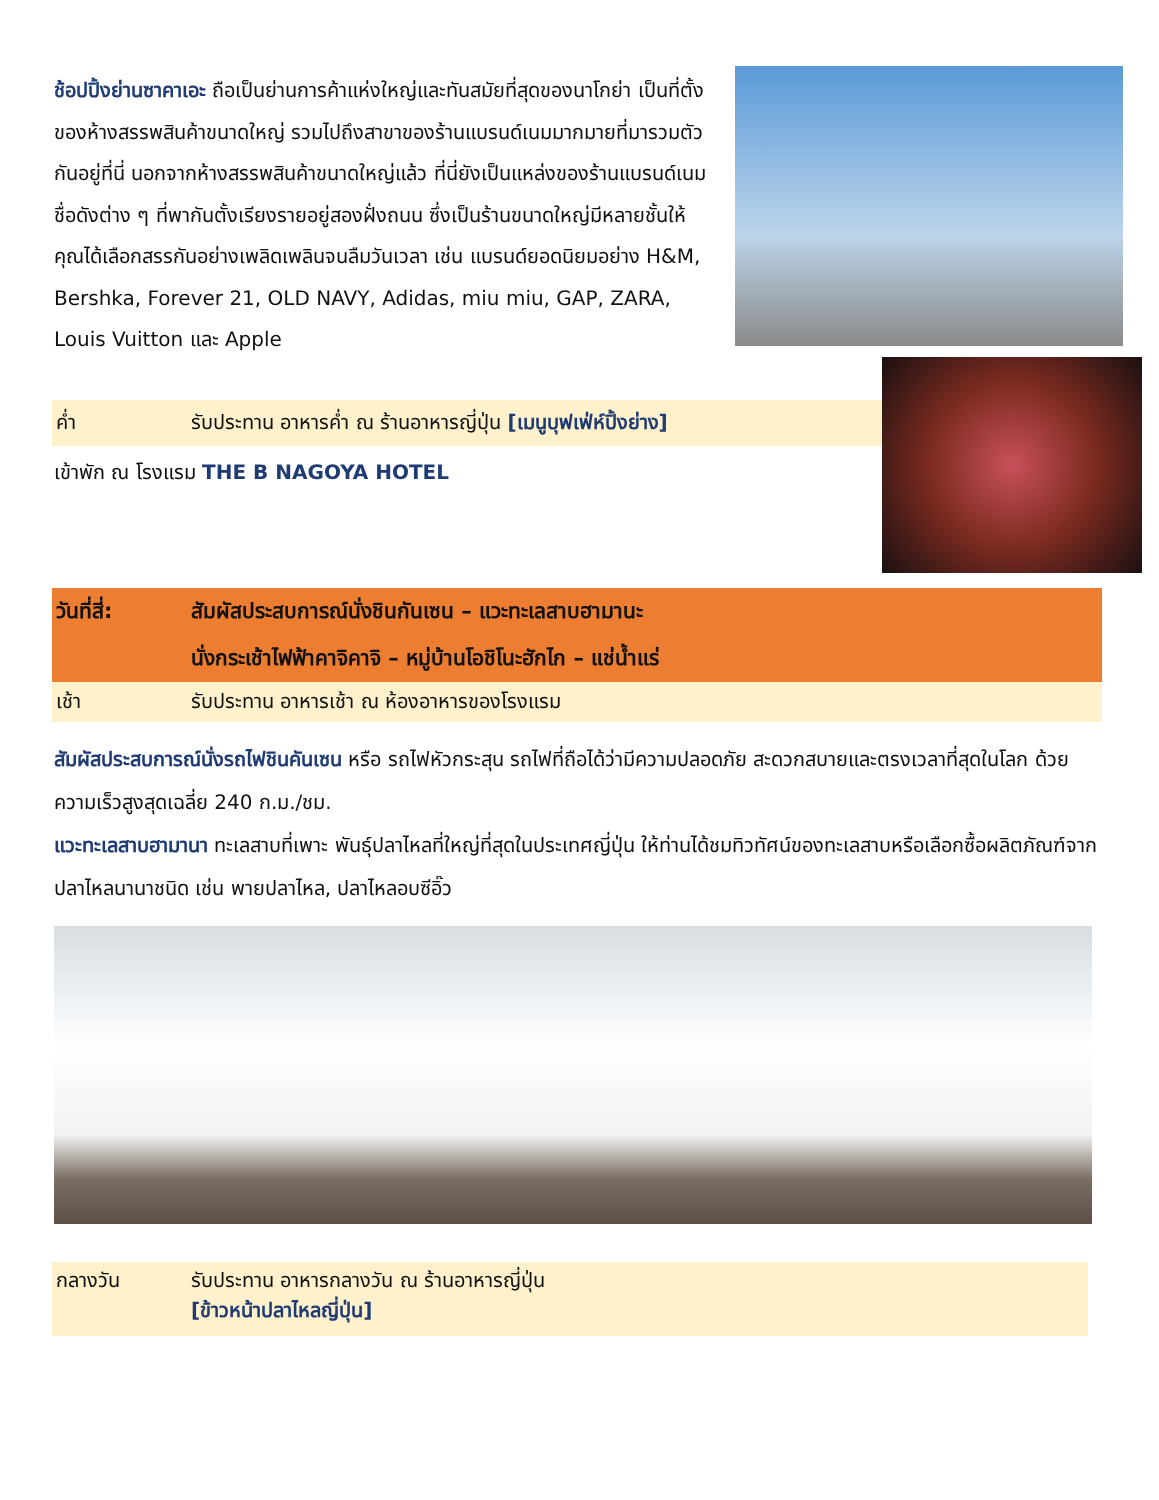ช้อปปิ้งย่านซาคาเอะ ถือเป็นย่านการค้าแห่งใหญ่และทันสมัยที่สุดของนาโกย่า เป็นที่ตั้งของห้างสรรพสินค้าขนาดใหญ่ รวมไปถึงสาขาของร้านแบรนด์เนมมากมายที่มารวมตัวกันอยู่ที่นี่ นอกจากห้างสรรพสินค้าขนาดใหญ่แล้ว ที่นี่ยังเป็นแหล่งของร้านแบรนด์เนมชื่อดังต่าง ๆ ที่พากันตั้งเรียงรายอยู่สองฝั่งถนน ซึ่งเป็นร้านขนาดใหญ่มีหลายชั้นให้คุณได้เลือกสรรกันอย่างเพลิดเพลินจนลืมวันเวลา เช่น แบรนด์ยอดนิยมอย่าง H&M, Bershka, Forever 21, OLD NAVY, Adidas, miu miu, GAP, ZARA, Louis Vuitton และ Apple
ค่ำ รับประทาน อาหารค่ำ ณ ร้านอาหารญี่ปุ่น [เมนูบุฟเฟ่ห์ปิ้งย่าง]
เข้าพัก ณ โรงแรม THE B NAGOYA HOTEL
วันที่สี่: สัมผัสประสบการณ์นั่งชินกันเซน – แวะทะเลสาบฮามานะ
นั่งกระเช้าไฟฟ้าคาจิคาจิ – หมู่บ้านโอชิโนะฮักไก – แช่น้ำแร่
เช้า รับประทาน อาหารเช้า ณ ห้องอาหารของโรงแรม
สัมผัสประสบการณ์นั่งรถไฟชินคันเซน หรือ รถไฟหัวกระสุน รถไฟที่ถือได้ว่ามีความปลอดภัย สะดวกสบายและตรงเวลาที่สุดในโลก ด้วยความเร็วสูงสุดเฉลี่ย 240 ก.ม./ชม.
แวะทะเลสาบฮามานา ทะเลสาบที่เพาะ พันธุ์ปลาไหลที่ใหญ่ที่สุดในประเทศญี่ปุ่น ให้ท่านได้ชมทิวทัศน์ของทะเลสาบหรือเลือกซื้อผลิตภัณฑ์จากปลาไหลนานาชนิด เช่น พายปลาไหล, ปลาไหลอบซีอิ๊ว
กลางวัน รับประทาน อาหารกลางวัน ณ ร้านอาหารญี่ปุ่น
[ข้าวหน้าปลาไหลญี่ปุ่น]